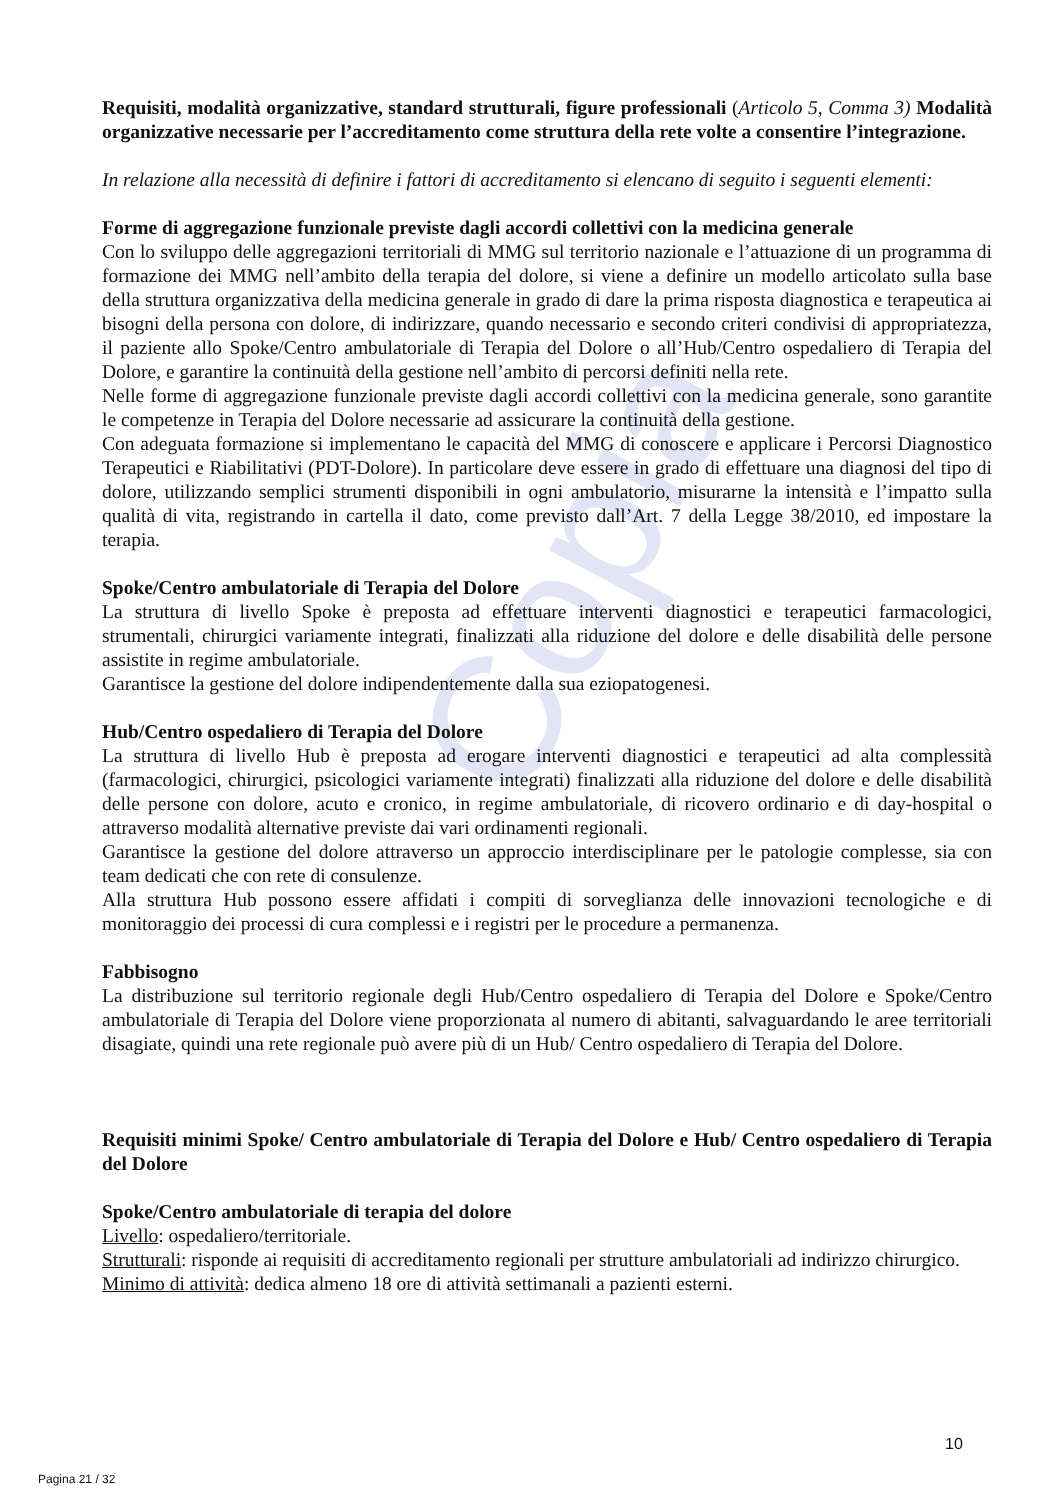Copia
Requisiti, modalità organizzative, standard strutturali, figure professionali (Articolo 5, Comma 3) Modalità organizzative necessarie per l’accreditamento come struttura della rete volte a consentire l’integrazione.
In relazione alla necessità di definire i fattori di accreditamento si elencano di seguito i seguenti elementi:
Forme di aggregazione funzionale previste dagli accordi collettivi con la medicina generale
Con lo sviluppo delle aggregazioni territoriali di MMG sul territorio nazionale e l’attuazione di un programma di formazione dei MMG nell’ambito della terapia del dolore, si viene a definire un modello articolato sulla base della struttura organizzativa della medicina generale in grado di dare la prima risposta diagnostica e terapeutica ai bisogni della persona con dolore, di indirizzare, quando necessario e secondo criteri condivisi di appropriatezza, il paziente allo Spoke/Centro ambulatoriale di Terapia del Dolore o all’Hub/Centro ospedaliero di Terapia del Dolore, e garantire la continuità della gestione nell’ambito di percorsi definiti nella rete.
Nelle forme di aggregazione funzionale previste dagli accordi collettivi con la medicina generale, sono garantite le competenze in Terapia del Dolore necessarie ad assicurare la continuità della gestione.
Con adeguata formazione si implementano le capacità del MMG di conoscere e applicare i Percorsi Diagnostico Terapeutici e Riabilitativi (PDT-Dolore). In particolare deve essere in grado di effettuare una diagnosi del tipo di dolore, utilizzando semplici strumenti disponibili in ogni ambulatorio, misurarne la intensità e l’impatto sulla qualità di vita, registrando in cartella il dato, come previsto dall’Art. 7 della Legge 38/2010, ed impostare la terapia.
Spoke/Centro ambulatoriale di Terapia del Dolore
La struttura di livello Spoke è preposta ad effettuare interventi diagnostici e terapeutici farmacologici, strumentali, chirurgici variamente integrati, finalizzati alla riduzione del dolore e delle disabilità delle persone assistite in regime ambulatoriale.
Garantisce la gestione del dolore indipendentemente dalla sua eziopatogenesi.
Hub/Centro ospedaliero di Terapia del Dolore
La struttura di livello Hub è preposta ad erogare interventi diagnostici e terapeutici ad alta complessità (farmacologici, chirurgici, psicologici variamente integrati) finalizzati alla riduzione del dolore e delle disabilità delle persone con dolore, acuto e cronico, in regime ambulatoriale, di ricovero ordinario e di day-hospital o attraverso modalità alternative previste dai vari ordinamenti regionali.
Garantisce la gestione del dolore attraverso un approccio interdisciplinare per le patologie complesse, sia con team dedicati che con rete di consulenze.
Alla struttura Hub possono essere affidati i compiti di sorveglianza delle innovazioni tecnologiche e di monitoraggio dei processi di cura complessi e i registri per le procedure a permanenza.
Fabbisogno
La distribuzione sul territorio regionale degli Hub/Centro ospedaliero di Terapia del Dolore e Spoke/Centro ambulatoriale di Terapia del Dolore viene proporzionata al numero di abitanti, salvaguardando le aree territoriali disagiate, quindi una rete regionale può avere più di un Hub/ Centro ospedaliero di Terapia del Dolore.
Requisiti minimi Spoke/ Centro ambulatoriale di Terapia del Dolore e Hub/ Centro ospedaliero di Terapia del Dolore
Spoke/Centro ambulatoriale di terapia del dolore
Livello: ospedaliero/territoriale.
Strutturali: risponde ai requisiti di accreditamento regionali per strutture ambulatoriali ad indirizzo chirurgico.
Minimo di attività: dedica almeno 18 ore di attività settimanali a pazienti esterni.
10
Pagina 21 / 32